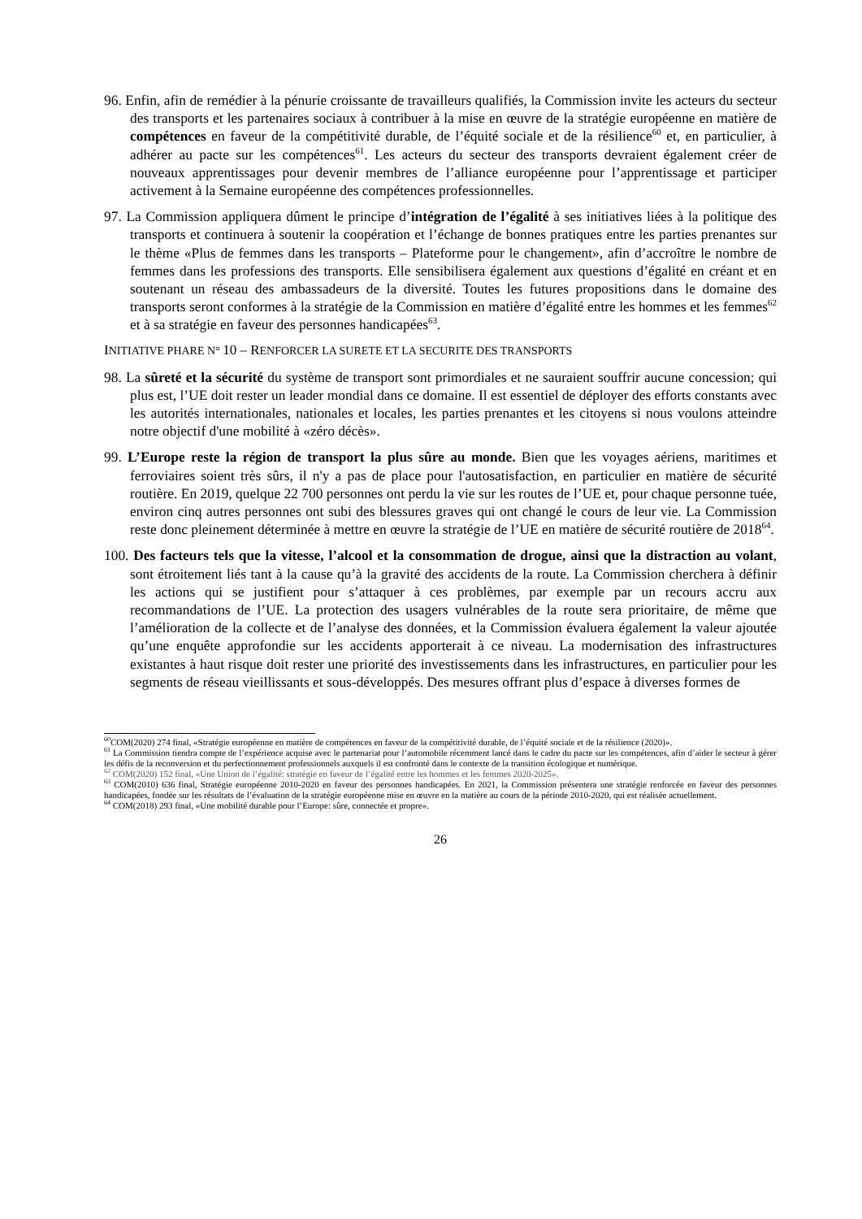96. Enfin, afin de remédier à la pénurie croissante de travailleurs qualifiés, la Commission invite les acteurs du secteur des transports et les partenaires sociaux à contribuer à la mise en œuvre de la stratégie européenne en matière de compétences en faveur de la compétitivité durable, de l’équité sociale et de la résilience<sup>60</sup> et, en particulier, à adhérer au pacte sur les compétences<sup>61</sup>. Les acteurs du secteur des transports devraient également créer de nouveaux apprentissages pour devenir membres de l’alliance européenne pour l’apprentissage et participer activement à la Semaine européenne des compétences professionnelles.
97. La Commission appliquera dûment le principe d’intégration de l’égalité à ses initiatives liées à la politique des transports et continuera à soutenir la coopération et l’échange de bonnes pratiques entre les parties prenantes sur le thème «Plus de femmes dans les transports – Plateforme pour le changement», afin d’accroître le nombre de femmes dans les professions des transports. Elle sensibilisera également aux questions d’égalité en créant et en soutenant un réseau des ambassadeurs de la diversité. Toutes les futures propositions dans le domaine des transports seront conformes à la stratégie de la Commission en matière d’égalité entre les hommes et les femmes<sup>62</sup> et à sa stratégie en faveur des personnes handicapées<sup>63</sup>.
INITIATIVE PHARE N° 10 – RENFORCER LA SURETE ET LA SECURITE DES TRANSPORTS
98. La sûreté et la sécurité du système de transport sont primordiales et ne sauraient souffrir aucune concession; qui plus est, l’UE doit rester un leader mondial dans ce domaine. Il est essentiel de déployer des efforts constants avec les autorités internationales, nationales et locales, les parties prenantes et les citoyens si nous voulons atteindre notre objectif d'une mobilité à «zéro décès».
99. L’Europe reste la région de transport la plus sûre au monde. Bien que les voyages aériens, maritimes et ferroviaires soient très sûrs, il n'y a pas de place pour l'autosatisfaction, en particulier en matière de sécurité routière. En 2019, quelque 22 700 personnes ont perdu la vie sur les routes de l’UE et, pour chaque personne tuée, environ cinq autres personnes ont subi des blessures graves qui ont changé le cours de leur vie. La Commission reste donc pleinement déterminée à mettre en œuvre la stratégie de l’UE en matière de sécurité routière de 2018<sup>64</sup>.
100. Des facteurs tels que la vitesse, l’alcool et la consommation de drogue, ainsi que la distraction au volant, sont étroitement liés tant à la cause qu’à la gravité des accidents de la route. La Commission cherchera à définir les actions qui se justifient pour s’attaquer à ces problèmes, par exemple par un recours accru aux recommandations de l’UE. La protection des usagers vulnérables de la route sera prioritaire, de même que l’amélioration de la collecte et de l’analyse des données, et la Commission évaluera également la valeur ajoutée qu’une enquête approfondie sur les accidents apporterait à ce niveau. La modernisation des infrastructures existantes à haut risque doit rester une priorité des investissements dans les infrastructures, en particulier pour les segments de réseau vieillissants et sous-développés. Des mesures offrant plus d’espace à diverses formes de
<sup>60</sup>COM(2020) 274 final, «Stratégie européenne en matière de compétences en faveur de la compétitivité durable, de l’équité sociale et de la résilience (2020)».
<sup>61</sup> La Commission tiendra compte de l’expérience acquise avec le partenariat pour l’automobile récemment lancé dans le cadre du pacte sur les compétences, afin d’aider le secteur à gérer les défis de la reconversion et du perfectionnement professionnels auxquels il est confronté dans le contexte de la transition écologique et numérique.
<sup>62</sup> COM(2020) 152 final, «Une Union de l’égalité: stratégie en faveur de l’égalité entre les hommes et les femmes 2020-2025».
<sup>63</sup> COM(2010) 636 final, Stratégie européenne 2010-2020 en faveur des personnes handicapées. En 2021, la Commission présentera une stratégie renforcée en faveur des personnes handicapées, fondée sur les résultats de l’évaluation de la stratégie européenne mise en œuvre en la matière au cours de la période 2010-2020, qui est réalisée actuellement.
<sup>64</sup> COM(2018) 293 final, «Une mobilité durable pour l’Europe: sûre, connectée et propre».
26